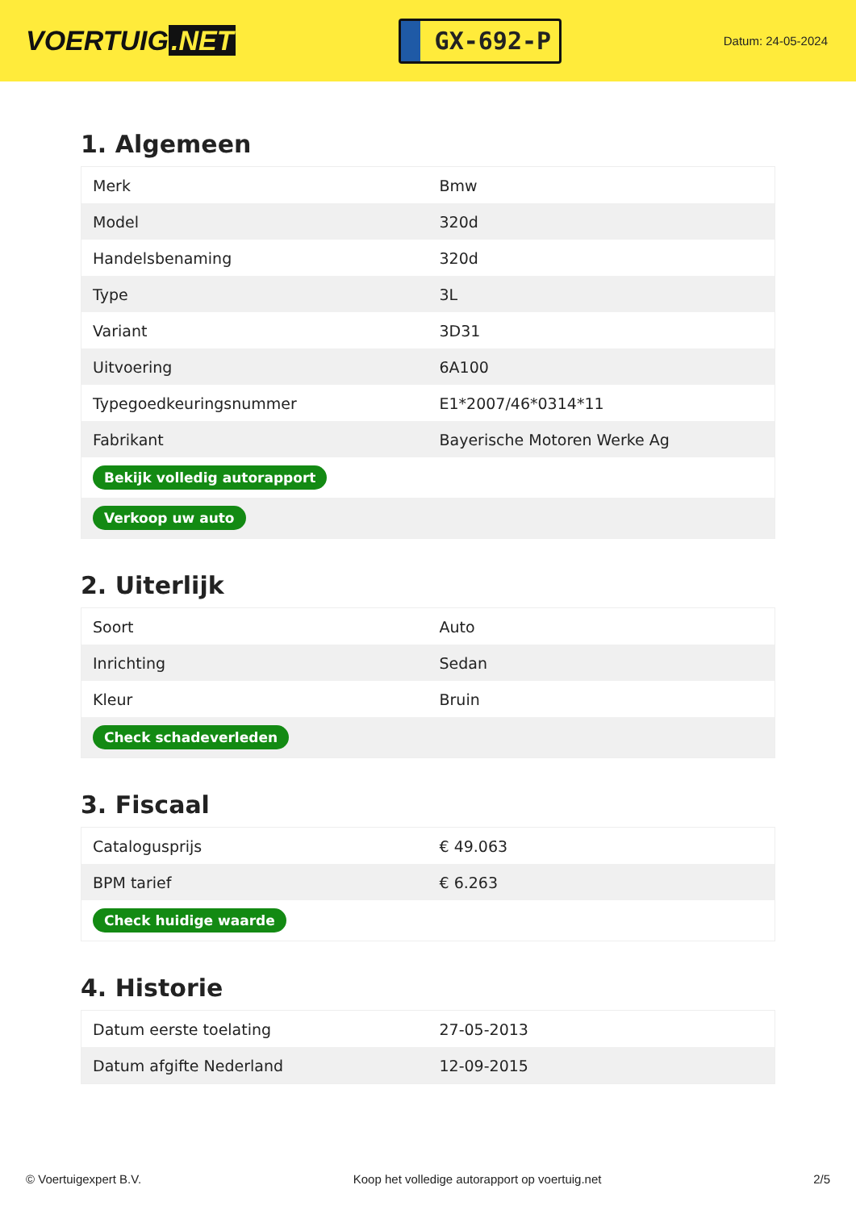VOERTUIG.NET
GX-692-P
Datum: 24-05-2024
1. Algemeen
| Merk | Bmw |
| Model | 320d |
| Handelsbenaming | 320d |
| Type | 3L |
| Variant | 3D31 |
| Uitvoering | 6A100 |
| Typegoedkeuringsnummer | E1*2007/46*0314*11 |
| Fabrikant | Bayerische Motoren Werke Ag |
| Bekijk volledig autorapport | |
| Verkoop uw auto | |
2. Uiterlijk
| Soort | Auto |
| Inrichting | Sedan |
| Kleur | Bruin |
| Check schadeverleden | |
3. Fiscaal
| Catalogusprijs | € 49.063 |
| BPM tarief | € 6.263 |
| Check huidige waarde | |
4. Historie
| Datum eerste toelating | 27-05-2013 |
| Datum afgifte Nederland | 12-09-2015 |
© Voertuigexpert B.V. Koop het volledige autorapport op voertuig.net 2/5